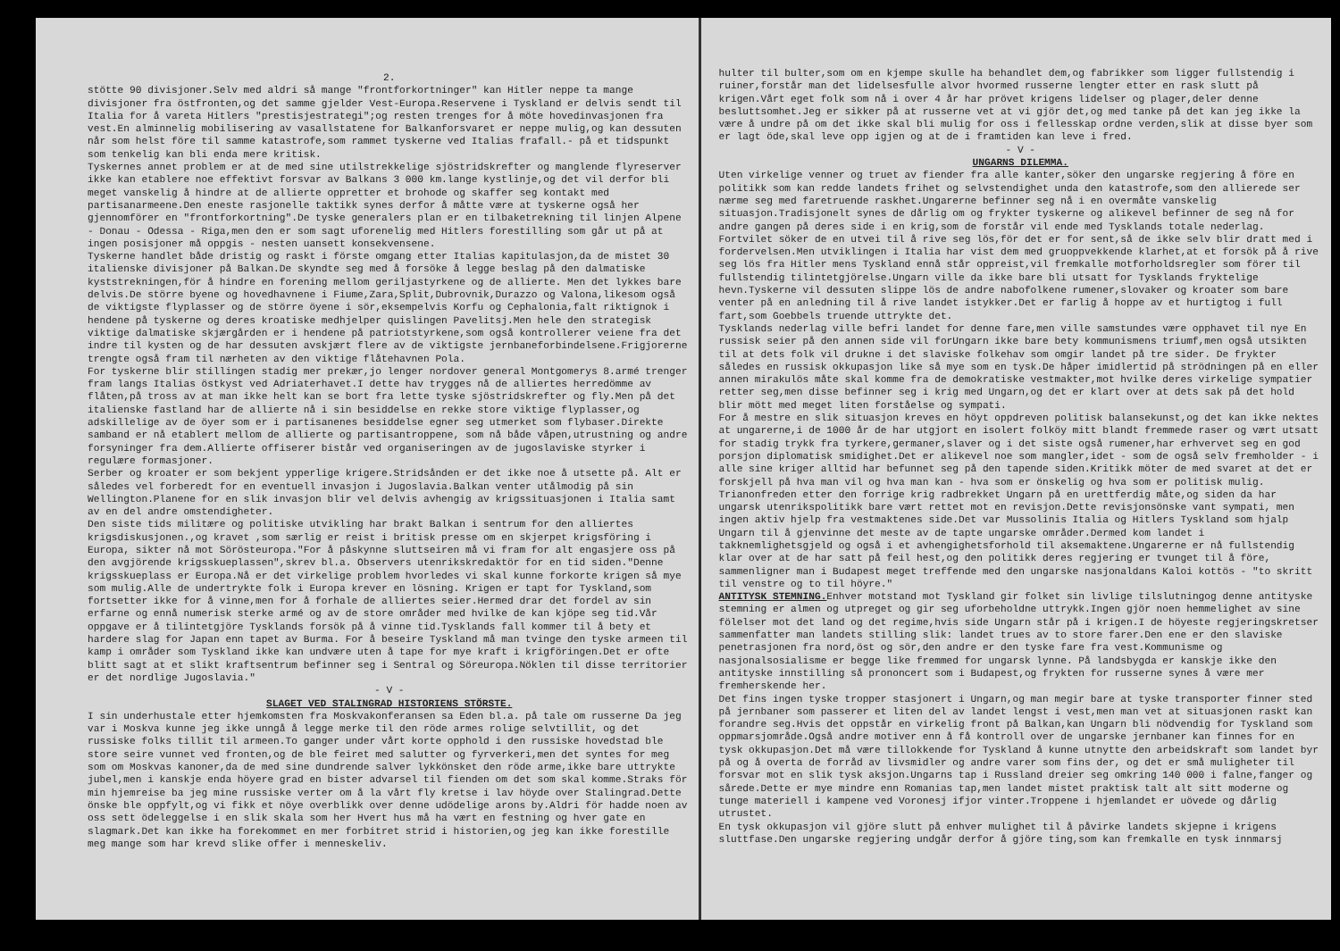2.
stötte 90 divisjoner.Selv med aldri så mange "frontforkortninger" kan Hitler neppe ta mange divisjoner fra östfronten,og det samme gjelder Vest-Europa.Reservene i Tyskland er delvis sendt til Italia for å vareta Hitlers "prestisjestrategi";og resten trenges for å möte hovedinvasjonen fra vest.En alminnelig mobilisering av vasallstatene for Balkanforsvaret er neppe mulig,og kan dessuten når som helst före til samme katastrofe,som rammet tyskerne ved Italias frafall.- på et tidspunkt som tenkelig kan bli enda mere kritisk.
Tyskernes annet problem er at de med sine utilstrekkelige sjöstridskrefter og manglende flyreserver ikke kan etablere noe effektivt forsvar av Balkans 3 000 km.lange kystlinje,og det vil derfor bli meget vanskelig å hindre at de allierte oppretter et brohode og skaffer seg kontakt med partisanarmeene.Den eneste rasjonelle taktikk synes derfor å måtte være at tyskerne også her gjennomförer en "frontforkortning".De tyske generalers plan er en tilbaketrekning til linjen Alpene - Donau - Odessa - Riga,men den er som sagt uforenelig med Hitlers forestilling som går ut på at ingen posisjoner må oppgis - nesten uansett konsekvensene.
Tyskerne handlet både dristig og raskt i förste omgang etter Italias kapitulasjon,da de mistet 30 italienske divisjoner på Balkan.De skyndte seg med å forsöke å legge beslag på den dalmatiske kyststrekningen,för å hindre en forening mellom geriljastyrkene og de allierte. Men det lykkes bare delvis.De större byene og hovedhavnene i Fiume,Zara,Split,Dubrovnik,Durazzo og Valona,likesom også de viktigste flyplasser og de större öyene i sör,eksempelvis Korfu og Cephalonia,falt riktignok i hendene på tyskerne og deres kroatiske medhjelper quislingen Pavelitsj.Men hele den strategisk viktige dalmatiske skjærgården er i hendene på patriotstyrkene,som også kontrollerer veiene fra det indre til kysten og de har dessuten avskjært flere av de viktigste jernbaneforbindelsene.Frigjorerne trengte også fram til nærheten av den viktige flåtehavnen Pola.
For tyskerne blir stillingen stadig mer prekær,jo lenger nordover general Montgomerys 8.armé trenger fram langs Italias östkyst ved Adriaterhavet.I dette hav trygges nå de alliertes herredömme av flåten,på tross av at man ikke helt kan se bort fra lette tyske sjöstridskrefter og fly.Men på det italienske fastland har de allierte nå i sin besiddelse en rekke store viktige flyplasser,og adskillelige av de öyer som er i partisanenes besiddelse egner seg utmerket som flybaser.Direkte samband er nå etablert mellom de allierte og partisantroppene, som nå både våpen,utrustning og andre forsyninger fra dem.Allierte offiserer bistår ved organiseringen av de jugoslaviske styrker i regulære formasjoner.
Serber og kroater er som bekjent ypperlige krigere.Stridsånden er det ikke noe å utsette på. Alt er således vel forberedt for en eventuell invasjon i Jugoslavia.Balkan venter utålmodig på sin Wellington.Planene for en slik invasjon blir vel delvis avhengig av krigssituasjonen i Italia samt av en del andre omstendigheter.
Den siste tids militære og politiske utvikling har brakt Balkan i sentrum for den alliertes krigsdiskusjonen.,og kravet ,som særlig er reist i britisk presse om en skjerpet krigsföring i Europa, sikter nå mot Sörösteuropa."For å påskynne sluttseiren må vi fram for alt engasjere oss på den avgjörende krigsskueplassen",skrev bl.a. Observers utenrikskredaktör for en tid siden."Denne krigsskueplass er Europa.Nå er det virkelige problem hvorledes vi skal kunne forkorte krigen så mye som mulig.Alle de undertrykte folk i Europa krever en lösning. Krigen er tapt for Tyskland,som fortsetter ikke for å vinne,men for å forhale de alliertes seier.Hermed drar det fordel av sin erfarne og ennå numerisk sterke armé og av de store områder med hvilke de kan kjöpe seg tid.Vår oppgave er å tilintetgjöre Tysklands forsök på å vinne tid.Tysklands fall kommer til å bety et hardere slag for Japan enn tapet av Burma. For å beseire Tyskland må man tvinge den tyske armeen til kamp i områder som Tyskland ikke kan undvære uten å tape for mye kraft i krigföringen.Det er ofte blitt sagt at et slikt kraftsentrum befinner seg i Sentral og Söreuropa.Nöklen til disse territorier er det nordlige Jugoslavia."
- V -
SLAGET VED STALINGRAD HISTORIENS STÖRSTE.
I sin underhustale etter hjemkomsten fra Moskvakonferansen sa Eden bl.a. på tale om russerne Da jeg var i Moskva kunne jeg ikke unngå å legge merke til den röde armes rolige selvtillit, og det russiske folks tillit til armeen.To ganger under vårt korte opphold i den russiske hovedstad ble store seire vunnet ved fronten,og de ble feiret med salutter og fyrverkeri,men det syntes for meg som om Moskvas kanoner,da de med sine dundrende salver lykkönsket den röde arme,ikke bare uttrykte jubel,men i kanskje enda höyere grad en bister advarsel til fienden om det som skal komme.Straks för min hjemreise ba jeg mine russiske verter om å la vårt fly kretse i lav höyde over Stalingrad.Dette önske ble oppfylt,og vi fikk et nöye overblikk over denne udödelige arons by.Aldri för hadde noen av oss sett ödeleggelse i en slik skala som her Hvert hus må ha vært en festning og hver gate en slagmark.Det kan ikke ha forekommet en mer forbitret strid i historien,og jeg kan ikke forestille meg mange som har krevd slike offer i menneskeliv.
hulter til bulter,som om en kjempe skulle ha behandlet dem,og fabrikker som ligger fullstendig i ruiner,forstår man det lidelsesfulle alvor hvormed russerne lengter etter en rask slutt på krigen.Vårt eget folk som nå i over 4 år har prövet krigens lidelser og plager,deler denne besluttsomhet.Jeg er sikker på at russerne vet at vi gjör det,og med tanke på det kan jeg ikke la være å undre på om det ikke skal bli mulig for oss i fellesskap ordne verden,slik at disse byer som er lagt öde,skal leve opp igjen og at de i framtiden kan leve i fred.
- V -
UNGARNS DILEMMA.
Uten virkelige venner og truet av fiender fra alle kanter,söker den ungarske regjering å före en politikk som kan redde landets frihet og selvstendighet unda den katastrofe,som den allierede ser nærme seg med faretruende raskhet.Ungarerne befinner seg nå i en overmåte vanskelig situasjon.Tradisjonelt synes de dårlig om og frykter tyskerne og alikevel befinner de seg nå for andre gangen på deres side i en krig,som de forstår vil ende med Tysklands totale nederlag. Fortvilet söker de en utvei til å rive seg lös,för det er for sent,så de ikke selv blir dratt med i fordervelsen.Men utviklingen i Italia har vist dem med gruoppvekkende klarhet,at et forsök på å rive seg lös fra Hitler mens Tyskland ennå står oppreist,vil fremkalle motforholdsregler som förer til fullstendig tilintetgjörelse.Ungarn ville da ikke bare bli utsatt for Tysklands fryktelige hevn.Tyskerne vil dessuten slippe lös de andre nabofolkene rumener,slovaker og kroater som bare venter på en anledning til å rive landet istykker.Det er farlig å hoppe av et hurtigtog i full fart,som Goebbels truende uttrykte det.
Tysklands nederlag ville befri landet for denne fare,men ville samstundes være opphavet til nye En russisk seier på den annen side vil forUngarn ikke bare bety kommunismens triumf,men også utsikten til at dets folk vil drukne i det slaviske folkehav som omgir landet på tre sider. De frykter således en russisk okkupasjon like så mye som en tysk.De håper imidlertid på strödningen på en eller annen mirakulös måte skal komme fra de demokratiske vestmakter,mot hvilke deres virkelige sympatier retter seg,men disse befinner seg i krig med Ungarn,og det er klart over at dets sak på det hold blir mött med meget liten forståelse og sympati.
For å mestre en slik situasjon kreves en höyt oppdreven politisk balansekunst,og det kan ikke nektes at ungarerne,i de 1000 år de har utgjort en isolert folköy mitt blandt fremmede raser og vært utsatt for stadig trykk fra tyrkere,germaner,slaver og i det siste også rumener,har erhvervet seg en god porsjon diplomatisk smidighet.Det er alikevel noe som mangler,idet - som de også selv fremholder - i alle sine kriger alltid har befunnet seg på den tapende siden.Kritikk möter de med svaret at det er forskjell på hva man vil og hva man kan - hva som er önskelig og hva som er politisk mulig.
Trianonfreden etter den forrige krig radbrekket Ungarn på en urettferdig måte,og siden da har ungarsk utenrikspolitikk bare vært rettet mot en revisjon.Dette revisjonsönske vant sympati, men ingen aktiv hjelp fra vestmaktenes side.Det var Mussolinis Italia og Hitlers Tyskland som hjalp Ungarn til å gjenvinne det meste av de tapte ungarske områder.Dermed kom landet i takknemlighetsgjeld og også i et avhengighetsforhold til aksemaktene.Ungarerne er nå fullstendig klar over at de har satt på feil hest,og den politikk deres regjering er tvunget til å före, sammenligner man i Budapest meget treffende med den ungarske nasjonaldans Kaloi kottös - "to skritt til venstre og to til höyre."
ANTITYSK STEMNING. Enhver motstand mot Tyskland gir folket sin livlige tilslutningog denne antityske stemning er almen og utpreget og gir seg uforbeholdne uttrykk.Ingen gjör noen hemmelighet av sine fölelser mot det land og det regime,hvis side Ungarn står på i krigen.I de höyeste regjeringskretser sammenfatter man landets stilling slik: landet trues av to store farer.Den ene er den slaviske penetrasjonen fra nord,öst og sör,den andre er den tyske fare fra vest.Kommunisme og nasjonalsosialisme er begge like fremmed for ungarsk lynne. På landsbygda er kanskje ikke den antityske innstilling så prononcert som i Budapest,og frykten for russerne synes å være mer fremherskende her.
Det fins ingen tyske tropper stasjonert i Ungarn,og man megir bare at tyske transporter finner sted på jernbaner som passerer et liten del av landet lengst i vest,men man vet at situasjonen raskt kan forandre seg.Hvis det oppstår en virkelig front på Balkan,kan Ungarn bli nödvendig for Tyskland som oppmarsjområde.Også andre motiver enn å få kontroll over de ungarske jernbaner kan finnes for en tysk okkupasjon.Det må være tillokkende for Tyskland å kunne utnytte den arbeidskraft som landet byr på og å overta de forråd av livsmidler og andre varer som fins der, og det er små muligheter til forsvar mot en slik tysk aksjon.Ungarns tap i Russland dreier seg omkring 140 000 i falne,fanger og sårede.Dette er mye mindre enn Romanias tap,men landet mistet praktisk talt alt sitt moderne og tunge materiell i kampene ved Voronesj ifjor vinter.Troppene i hjemlandet er uövede og dårlig utrustet.
En tysk okkupasjon vil gjöre slutt på enhver mulighet til å påvirke landets skjepne i krigens sluttfase.Den ungarske regjering undgår derfor å gjöre ting,som kan fremkalle en tysk innmarsj